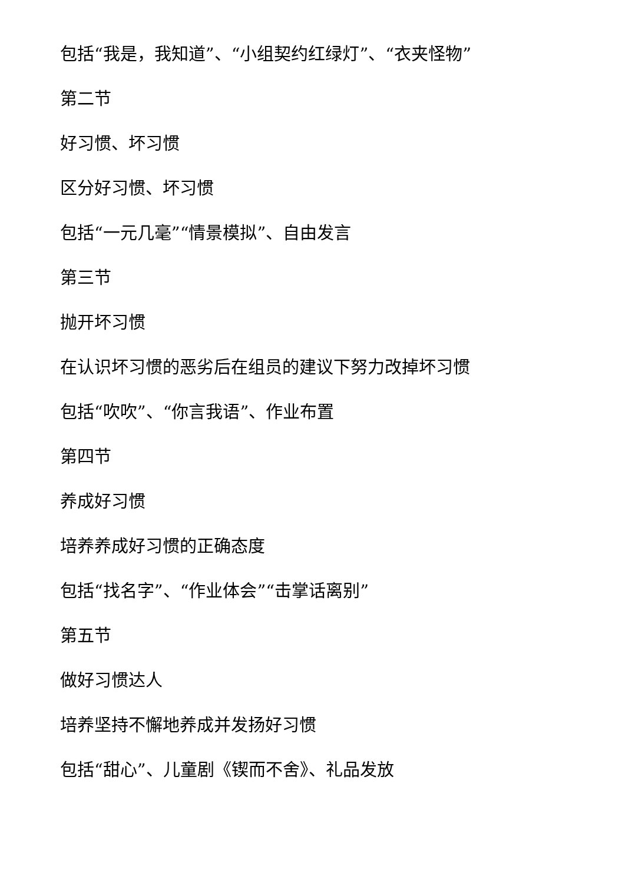包括“我是，我知道”、“小组契约红绿灯”、“衣夹怪物”
第二节
好习惯、坏习惯
区分好习惯、坏习惯
包括“一元几毫”“情景模拟”、自由发言
第三节
抛开坏习惯
在认识坏习惯的恶劣后在组员的建议下努力改掉坏习惯
包括“吹吹”、“你言我语”、作业布置
第四节
养成好习惯
培养养成好习惯的正确态度
包括“找名字”、“作业体会”“击掌话离别”
第五节
做好习惯达人
培养坚持不懈地养成并发扬好习惯
包括“甜心”、儿童剧《锲而不舍》、礼品发放